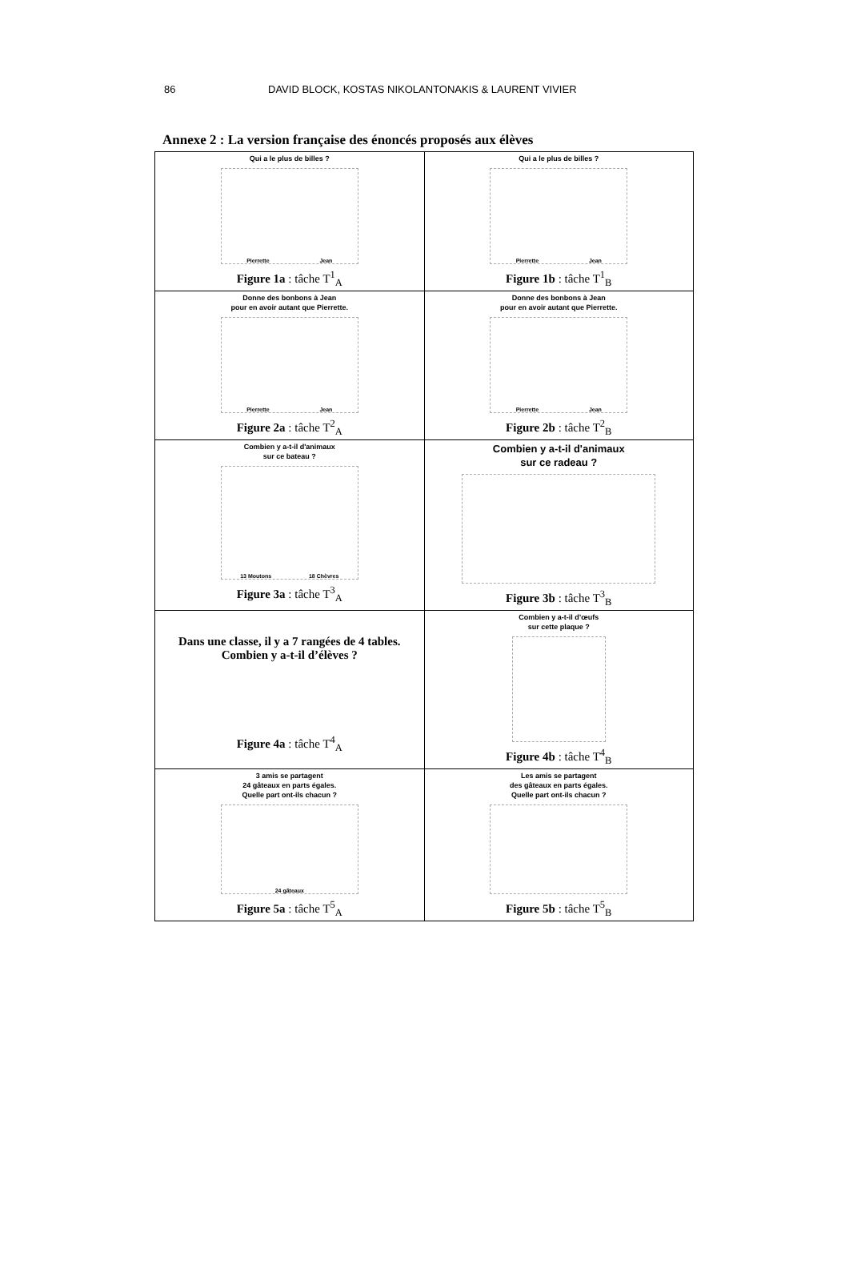86 DAVID BLOCK, KOSTAS NIKOLANTONAKIS & LAURENT VIVIER
Annexe 2 : La version française des énoncés proposés aux élèves
| Qui a le plus de billes ? Pierrette Jean Figure 1a : tâche T<sup>1</sup><sub>A</sub> | Qui a le plus de billes ? Pierrette Jean Figure 1b : tâche T<sup>1</sup><sub>B</sub> |
| Donne des bonbons à Jean pour en avoir autant que Pierrette. Pierrette Jean Figure 2a : tâche T<sup>2</sup><sub>A</sub> | Donne des bonbons à Jean pour en avoir autant que Pierrette. Pierrette Jean Figure 2b : tâche T<sup>2</sup><sub>B</sub> |
| Combien y a-t-il d'animaux sur ce bateau ? 13 Moutons 18 Chèvres Figure 3a : tâche T<sup>3</sup><sub>A</sub> | Combien y a-t-il d'animaux sur ce radeau ? Figure 3b : tâche T<sup>3</sup><sub>B</sub> |
| Dans une classe, il y a 7 rangées de 4 tables. Combien y a-t-il d’élèves ? Figure 4a : tâche T<sup>4</sup><sub>A</sub> | Combien y a-t-il d’œufs sur cette plaque ? Figure 4b : tâche T<sup>4</sup><sub>B</sub> |
| 3 amis se partagent 24 gâteaux en parts égales. Quelle part ont-ils chacun ? 24 gâteaux Figure 5a : tâche T<sup>5</sup><sub>A</sub> | Les amis se partagent des gâteaux en parts égales. Quelle part ont-ils chacun ? Figure 5b : tâche T<sup>5</sup><sub>B</sub> |